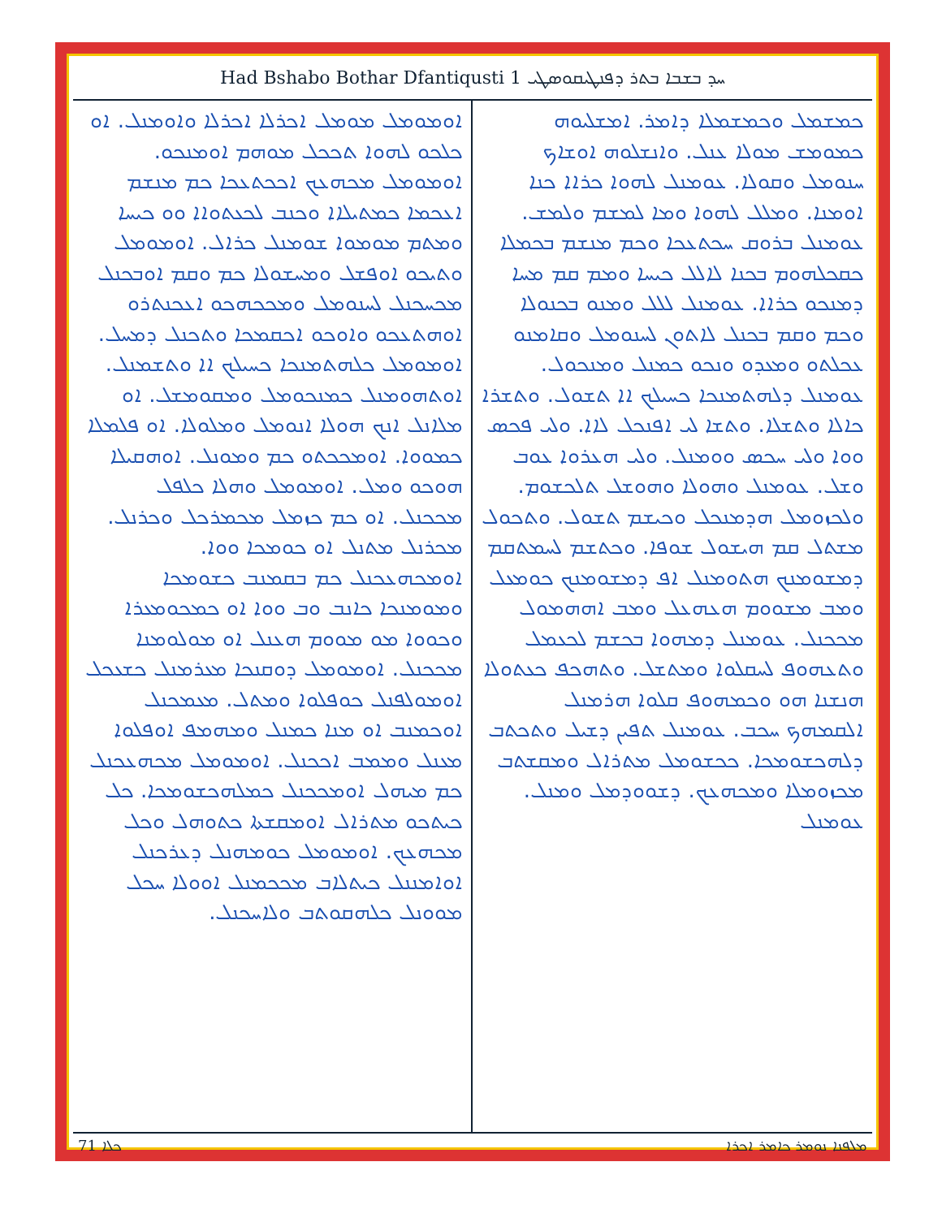Had Bshabo Bothar Dfantiqusti 1 ܚܕ ܒܫܒܐ ܒܬܪ ܕܦܢܛܝܩܘܣܛܝ
ܟܡܫܡܠ ܘܟܡܫܡܠܐ ܕܐܡܪ. ܐܡܫܠܝܘܗ ܟܡܘܡܫ ܡܘܠܐ ܥܢܠ. ܘܐܢܫܠܘܗ ܐܘܫܐܟ ܚܢܘܡܠ ܘܩܘܠܐ. ܥܘܡܢܠ ܠܗܘܐ ܟܪܐܐ ܟܢܐ ܐܘܡܢܐ. ܘܡܠܠ ܠܗܘܐ ܘܡܐ ܠܡܫܡ ܘܠܡܫ. ܥܘܡܢܠ ܒܪܘܩ ܚܟܬܥܟܐ ܘܟܡ ܡܢܫܡ ܒܟܡܠܐ ܟܩܟܠܗܘܡ ܒܟܢܐ ܠܐܠܠ ܟܝܚܐ ܘܡܡ ܩܡ ܡܚܐ ܕܡܢܟܘ ܟܪܐܐ. ܥܘܡܢܠ ܠܠܠ ܘܡܢܘ ܒܟܢܘܠܐ ܘܟܡ ܘܩܡ ܒܟܢܠ ܠܐܬܘܢ ܠܚܢܘܡܠ ܘܩܐܡܢܘ ܥܟܠܬܘ ܘܡܥܕܘ ܘܢܟܘ ܟܡܢܠ ܘܡܢܟܘܠ. ܥܘܡܢܠ ܕܠܗܬܡܢܟܐ ܟܚܝܠܟ ܐܐ ܬܫܘܠ. ܘܬܫܪܐ ܟܐܠܐ ܘܬܫܠܐ. ܘܬܫܐ ܠܝ ܐܦܢܟܠ ܠܐܐ. ܘܠܝ ܦܟܣ ܘܘܐ ܘܠܝ ܚܟܣ ܘܘܡܢܠ. ܘܠܝ ܗܥܪܘܐ ܥܘܒ ܘܫܠ. ܥܘܡܢܠ ܘܗܘܠܐ ܘܗܘܫܠ ܬܠܟܫܘܡ. ܘܠܟܙܘܡܠ ܗܕܡܢܟܠ ܘܟܝܫܡ ܬܫܘܠ. ܘܬܟܘܠ ܡܫܬܠ ܩܡ ܗܝܫܘܠ ܫܘܦܐ. ܘܟܬܫܡ ܠܚܡܬܩܡ ܕܡܫܘܡܢܟ ܗܬܘܡܢܠ ܐܦ ܕܡܫܘܡܢܟ ܟܘܡܥܠ ܘܡܒ ܡܫܘܘܡ ܗܥܗܥܠ ܘܡܒ ܐܗܗܡܘܠ ܡܟܟܢܠ. ܥܘܡܢܠ ܕܡܗܘܐ ܒܟܫܡ ܠܟܥܡܠ ܘܬܥܗܘܦ ܠܚܩܠܘܐ ܘܡܬܫܠ. ܘܬܗܟܦ ܟܥܬܘܠܐ ܗܢܫܢܐ ܗܘ ܘܟܡܗܘܦ ܩܠܘܐ ܗܪܡܢܠ ܐܠܩܡܗܟ ܚܟܒ. ܥܘܡܢܠ ܬܦܝܢ ܕܫܝܠ ܘܬܟܬܒ ܕܠܗܟܫܘܡܟܐ. ܟܟܫܘܡܠ ܡܬܪܐܠ ܘܡܩܫܬܒ ܡܟܙܘܡܠܐ ܘܡܟܗܥܟ. ܕܫܘܘܕܡܠ ܘܡܢܠ. ܥܘܡܢܠ
ܐܘܡܘܡܠ ܡܘܡܠ ܐܟܪܠܐ ܐܟܪܠܐ ܘܐܘܡܢܠ. ܐܘ ܟܠܟܘ ܠܗܘܐ ܬܟܟܠ ܡܘܗܡ ܐܘܡܢܟܘ. ܐܘܡܘܡܠ ܡܟܗܥܟ ܐܟܟܬܥܟܐ ܟܡ ܡܢܫܡ ܐܥܟܡܐ ܟܡܬܝܠܐܐ ܘܟܢܒ ܠܟܥܬܘܐܐ ܘܘ ܟܝܚܐ ܘܡܬܡ ܡܘܡܘܐ ܫܘܡܢܠ ܟܪܐܠ. ܐܘܡܘܡܠ ܘܬܝܟܘ ܐܘܦܫܠ ܘܡܚܫܘܠܐ ܟܡ ܘܩܡ ܐܘܒܟܢܠ ܡܟܚܟܢܠ ܠܚܢܘܡܠ ܘܡܟܟܗܟܘ ܐܥܟܢܬܪܘ ܐܘܗܬܥܟܘ ܘܐܘܟܘ ܐܟܩܡܟܐ ܘܬܟܢܠ ܕܡܚܠ. ܐܘܡܘܡܠ ܟܠܗܬܡܢܟܐ ܟܚܝܠܟ ܐܐ ܘܬܫܡܢܠ. ܐܘܬܗܘܡܢܠ ܟܡܢܟܘܡܠ ܘܡܩܘܡܫܠ. ܐܘ ܡܠܐܢܠ ܐܢܟ ܗܘܠܐ ܐܢܘܡܠ ܘܡܠܘܠܐ. ܐܘ ܦܠܡܠܐ ܟܡܘܘܐ. ܐܘܡܟܟܬܘ ܟܡ ܘܡܘܢܠ. ܐܘܗܩܝܠܐ ܗܘܟܘ ܘܡܠ. ܐܘܡܘܡܠ ܘܗܠܐ ܟܠܦܠ ܡܟܟܢܠ. ܐܘ ܟܡ ܟܙܡܠ ܡܟܡܪܟܠ ܘܟܪܢܠ. ܡܟܪܢܠ ܡܬܢܠ ܐܘ ܟܘܡܟܐ ܘܘܐ. ܐܘܡܟܗܥܟܢܠ ܟܡ ܒܩܡܢܒ ܟܫܘܡܟܐ ܘܡܘܡܢܟܐ ܟܐܢܒ ܘܒ ܘܘܐ ܐܘ ܟܡܟܘܡܥܪܐ ܘܟܘܘܐ ܡܘ ܡܘܘܡ ܗܥܢܠ ܐܘ ܡܘܠܘܡܢܐ ܡܟܟܢܠ. ܐܘܡܘܡܠ ܕܘܩܢܟܐ ܡܥܪܡܢܠ ܟܫܥܟܠ ܐܘܡܘܠܦܢܠ ܟܘܦܠܘܐ ܘܡܬܠ. ܡܥܡܟܢܠ ܐܘܟܡܢܒ ܐܘ ܡܢܐ ܟܡܢܠ ܘܡܗܡܦ ܐܘܦܠܘܐ ܡܥܢܠ ܘܡܡܒ ܐܟܟܢܠ. ܐܘܡܘܡܠ ܡܟܗܥܟܢܠ ܟܡ ܡܝܗܠ ܐܘܡܟܟܢܠ ܟܡܠܗܟܫܘܡܟܐ. ܟܠ ܟܝܬܟܘ ܡܬܪܐܠ ܐܘܡܩܫܬܐ ܟܬܘܗܠ ܘܟܠ ܡܟܗܥܟ. ܐܘܡܘܡܠ ܟܘܡܗܢܠ ܕܥܪܟܢܠ ܐܘܐܡܢܢܠ ܟܝܬܠܐܒ ܡܟܟܡܢܠ ܐܘܘܠܐ ܚܟܠ ܡܘܘܢܠ ܟܠܗܩܘܬܒ ܘܠܐܚܟܢܠ.
ܟܠܐ 71 ܡܠܦܢܐ ܢܘܡܪ ܟܐܡܪ ܐܟܪܐ